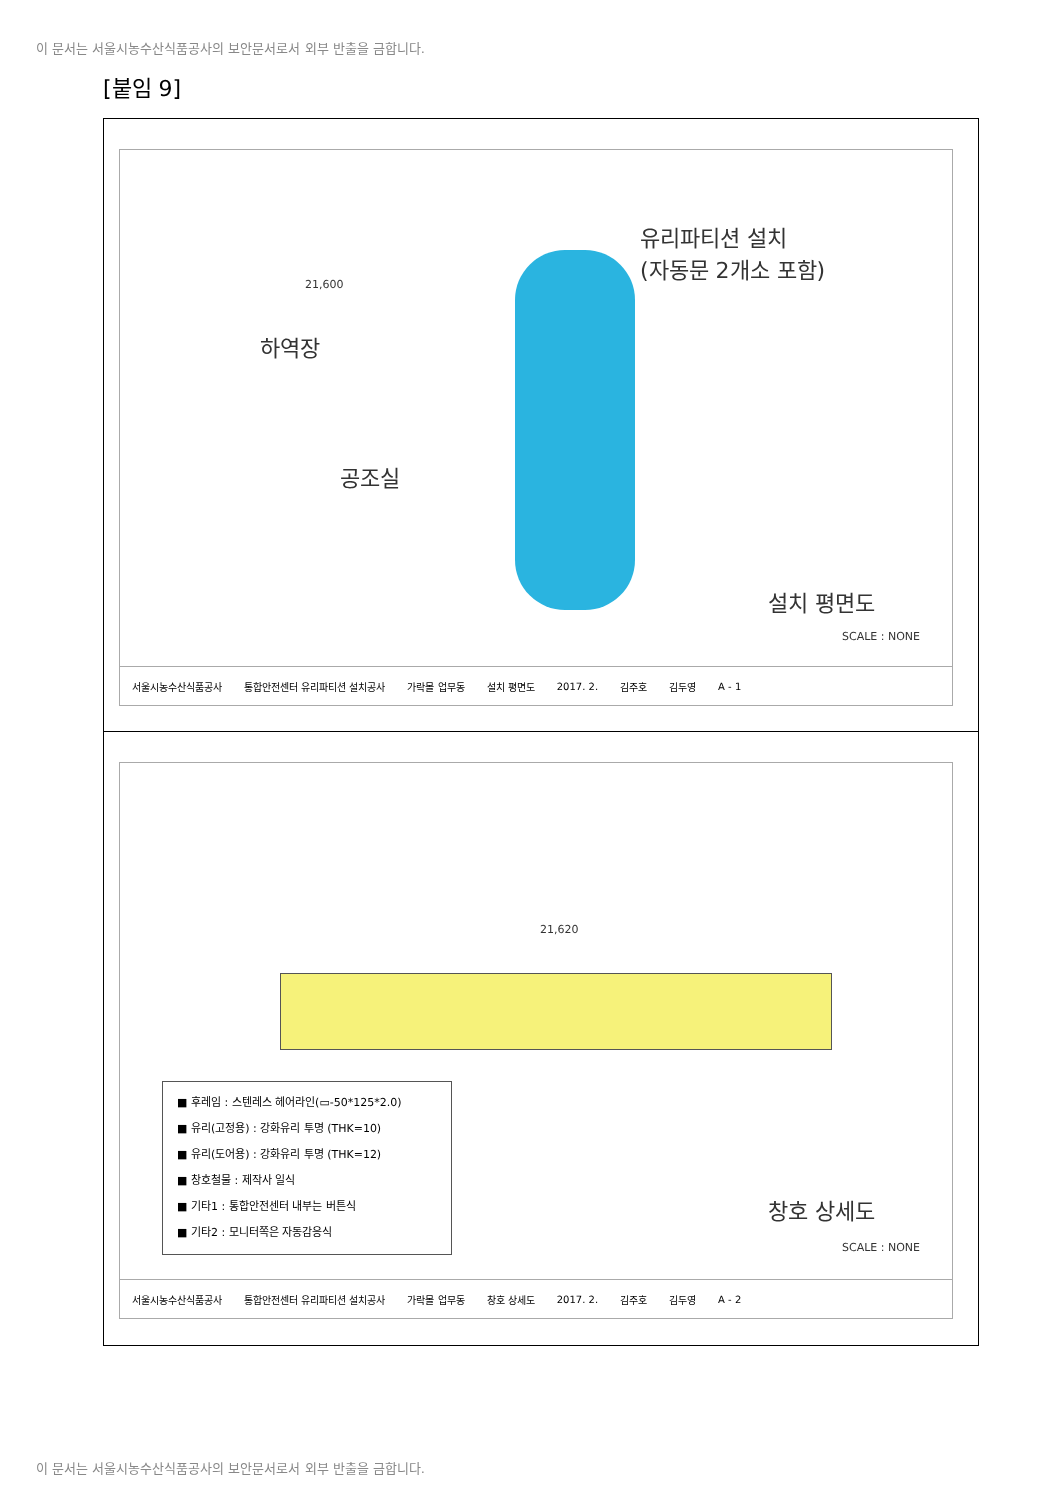이 문서는 서울시농수산식품공사의 보안문서로서 외부 반출을 금합니다.
[붙임 9]
유리파티션 설치
(자동문 2개소 포함)
하역장
공조실
21,600
설치 평면도
SCALE : NONE
서울시농수산식품공사 통합안전센터 유리파티션 설치공사 가락몰 업무동 설치 평면도 2017. 2. 김주호 김두영 A - 1
21,620
■ 후레임 : 스텐레스 헤어라인(▭-50*125*2.0)
■ 유리(고정용) : 강화유리 투명 (THK=10)
■ 유리(도어용) : 강화유리 투명 (THK=12)
■ 창호철물 : 제작사 일식
■ 기타1 : 통합안전센터 내부는 버튼식
■ 기타2 : 모니터쪽은 자동감응식
창호 상세도
SCALE : NONE
서울시농수산식품공사 통합안전센터 유리파티션 설치공사 가락몰 업무동 창호 상세도 2017. 2. 김주호 김두영 A - 2
이 문서는 서울시농수산식품공사의 보안문서로서 외부 반출을 금합니다.